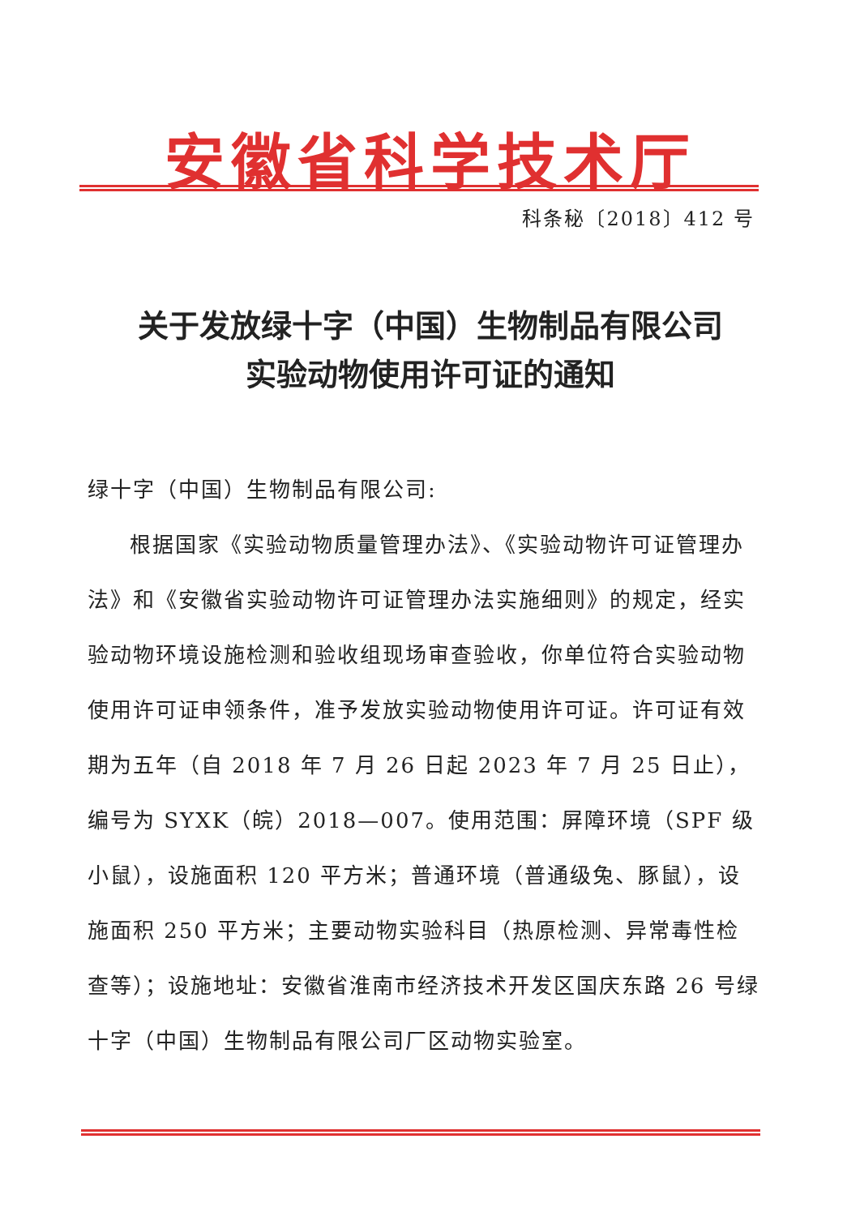安徽省科学技术厅
科条秘〔2018〕412 号
关于发放绿十字（中国）生物制品有限公司
实验动物使用许可证的通知
绿十字（中国）生物制品有限公司:
根据国家《实验动物质量管理办法》、《实验动物许可证管理办法》和《安徽省实验动物许可证管理办法实施细则》的规定，经实验动物环境设施检测和验收组现场审查验收，你单位符合实验动物使用许可证申领条件，准予发放实验动物使用许可证。许可证有效期为五年（自 2018 年 7 月 26 日起 2023 年 7 月 25 日止），编号为 SYXK（皖）2018—007。使用范围：屏障环境（SPF 级小鼠），设施面积 120 平方米；普通环境（普通级兔、豚鼠），设施面积 250 平方米；主要动物实验科目（热原检测、异常毒性检查等）；设施地址：安徽省淮南市经济技术开发区国庆东路 26 号绿十字（中国）生物制品有限公司厂区动物实验室。